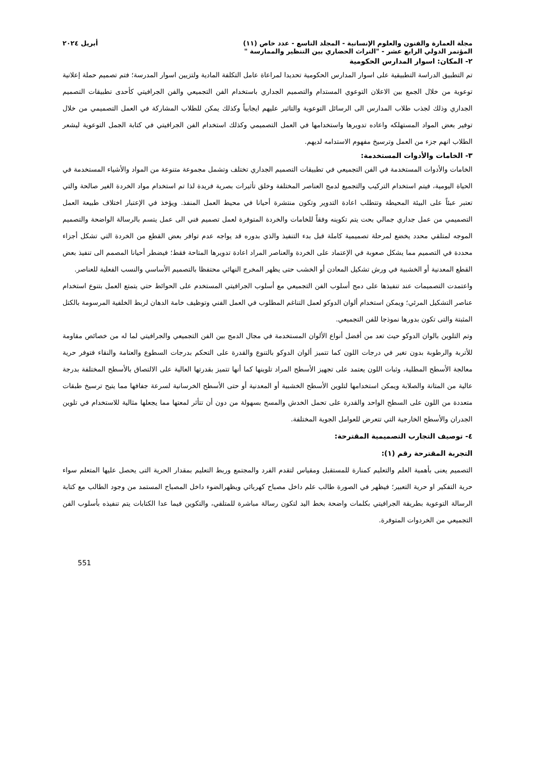مجلة العمارة والفنون والعلوم الإنسانية - المجلد التاسع - عدد خاص (١١) أبريل ٢٠٢٤
المؤتمر الدولي الرابع عشر - "التراث الحضاري بين التنظير والممارسة "
٢- المكان: اسوار المدارس الحكومية
تم التطبيق الدراسة التطبيقية على اسوار المدارس الحكومية تحديدا لمراعاة عامل التكلفة المادية ولتزيين اسوار المدرسة؛ فتم تصميم حملة إعلانية توعوية من خلال الجمع بين الاعلان التوعوي المستدام والتصميم الجداري باستخدام الفن التجميعي والفن الجرافيتي كأحدى تطبيقات التصميم الجداري وذلك لجذب طلاب المدارس الى الرسائل التوعوية والتاثير عليهم ايجابياً وكذلك يمكن للطلاب المشاركة في العمل التصميمي من خلال توفير بعض المواد المستهلكه واعاده تدويرها واستخدامها في العمل التصميمي وكذلك استخدام الفن الجرافيتي في كتابة الجمل التوعوية ليشعر الطلاب انهم جزء من العمل وترسيخ مفهوم الاستدامه لديهم.
٣- الخامات والأدوات المستخدمة:
الخامات والأدوات المستخدمة في الفن التجميعي في تطبيقات التصميم الجداري تختلف وتشمل مجموعة متنوعة من المواد والأشياء المستخدمة في الحياة اليومية، فيتم استخدام التركيب والتجميع لدمج العناصر المختلفة وخلق تأثيرات بصرية فريدة لذا تم استخدام مواد الخردة الغير صالحة والتي تعتبر عبئاً على البيئة المحيطة وتتطلب اعادة التدوير وتكون منتشرة أحيانا في محيط العمل المنفذ. ويؤخذ في الإعتبار اختلاف طبيعة العمل التصميمي من عمل جداري جمالي بحت يتم تكوينه وفقاً للخامات والخردة المتوفرة لعمل تصميم فني الى عمل يتسم بالرسالة الواضحة والتصميم الموجه لمتلقي محدد يخضع لمرحلة تصميمية كاملة قبل بدء التنفيذ والذي بدوره قد يواجه عدم توافر بعض القطع من الخردة التي تشكل أجزاء محددة في التصميم مما يشكل صعوبة في الإعتماد على الخردة والعناصر المراد اعادة تدويرها المتاحة فقط؛ فيضطر أحيانا المصمم الى تنفيذ بعض القطع المعدنية أو الخشبية في ورش تشكيل المعادن أو الخشب حتى يظهر المخرج النهائي محتفظا بالتصميم الأساسي والنسب الفعلية للعناصر.
واعتمدت التصميمات عند تنفيذها على دمج أسلوب الفن التجميعي مع أسلوب الجرافيتي المستخدم على الحوائط حتي يتمتع العمل بتنوع استخدام عناصر التشكيل المرئي؛ ويمكن استخدام ألوان الدوكو لعمل التناغم المطلوب في العمل الفني وتوظيف خامة الدهان لربط الخلفية المرسومة بالكتل المثبتة والتى تكون بدورها نموذجا للفن التجميعي.
وتم التلوين بالوان الدوكو حيث تعد من أفضل أنواع الألوان المستخدمة في مجال الدمج بين الفن التجميعي والجرافيتي لما له من خصائص مقاومة للأتربة والرطوبة بدون تغير في درجات اللون كما تتميز ألوان الدوكو بالتنوع والقدرة على التحكم بدرجات السطوع والعتامة والنقاء فتوفر حرية معالجة الأسطح المطلية، وثبات اللون يعتمد على تجهيز الأسطح المراد تلوينها كما أنها تتميز بقدرتها العالية على الالتصاق بالأسطح المختلفة بدرجة عالية من المتانة والصلابة ويمكن استخدامها لتلوين الأسطح الخشبية أو المعدنية أو حتى الأسطح الخرسانية لسرعة جفافها مما يتيح ترسيخ طبقات متعددة من اللون على السطح الواحد والقدرة على تحمل الخدش والمسح بسهولة من دون أن تتأثر لمعتها مما يجعلها مثالية للاستخدام في تلوين الجدران والأسطح الخارجية التي تتعرض للعوامل الجوية المختلفة.
٤- توصيف التجارب التصميمية المقترحة:
التجربة المقترحة رقم (١):
التصميم يعنى بأهمية العلم والتعليم كمنارة للمستقبل ومقياس لتقدم الفرد والمجتمع وربط التعليم بمقدار الحرية التى يحصل عليها المتعلم سواء حرية التفكير او حرية التعبير؛ فيظهر في الصورة طالب علم داخل مصباح كهربائي ويظهرالضوء داخل المصباح المستمد من وجود الطالب مع كتابة الرسالة التوعوية بطريقة الجرافيتي بكلمات واضحة بخط اليد لتكون رسالة مباشرة للمتلقي، والتكوين فيما عدا الكتابات يتم تنفيذه بأسلوب الفن التجميعي من الخردوات المتوفرة.
551